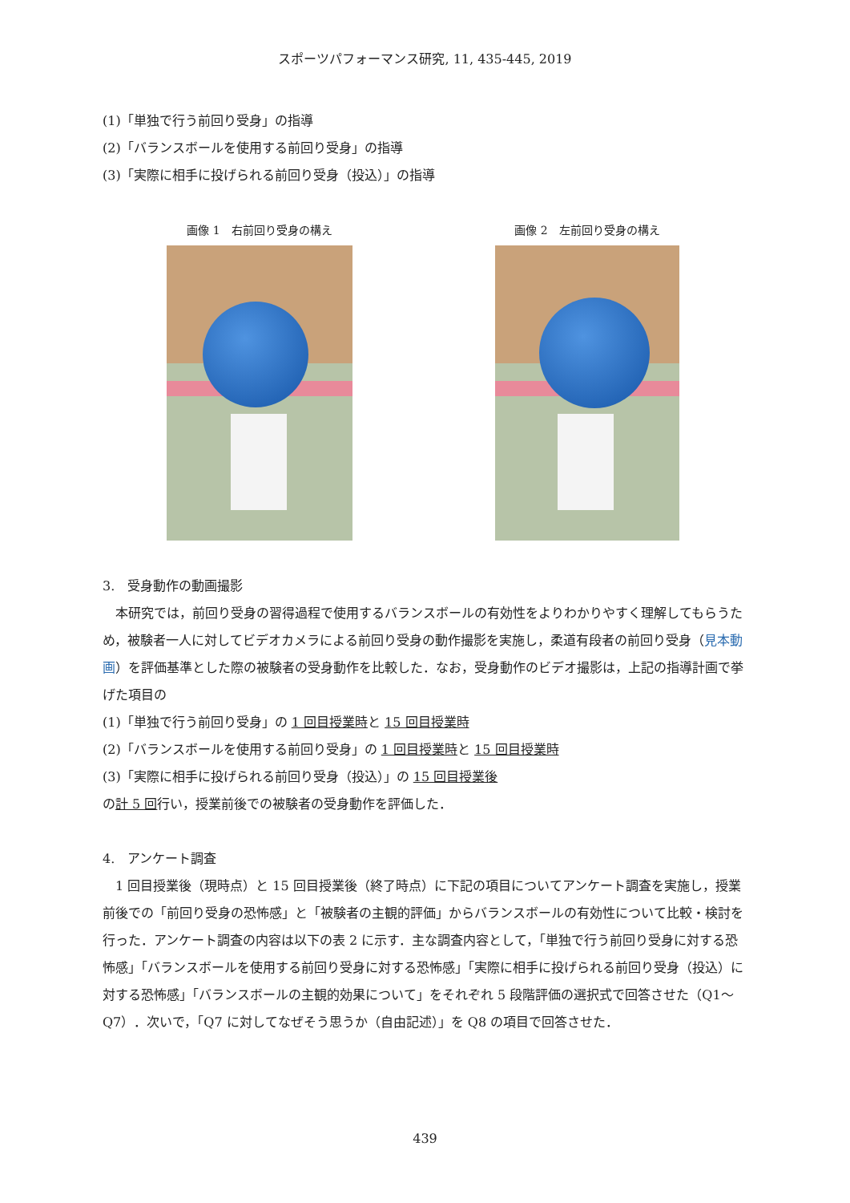スポーツパフォーマンス研究, 11, 435-445, 2019
(1)「単独で行う前回り受身」の指導
(2)「バランスボールを使用する前回り受身」の指導
(3)「実際に相手に投げられる前回り受身（投込）」の指導
画像 1　右前回り受身の構え 画像 2　左前回り受身の構え
3.　受身動作の動画撮影
　本研究では，前回り受身の習得過程で使用するバランスボールの有効性をよりわかりやすく理解してもらうため，被験者一人に対してビデオカメラによる前回り受身の動作撮影を実施し，柔道有段者の前回り受身（見本動画）を評価基準とした際の被験者の受身動作を比較した．なお，受身動作のビデオ撮影は，上記の指導計画で挙げた項目の
(1)「単独で行う前回り受身」の 1 回目授業時と 15 回目授業時
(2)「バランスボールを使用する前回り受身」の 1 回目授業時と 15 回目授業時
(3)「実際に相手に投げられる前回り受身（投込）」の 15 回目授業後
の計 5 回行い，授業前後での被験者の受身動作を評価した．
4.　アンケート調査
　1 回目授業後（現時点）と 15 回目授業後（終了時点）に下記の項目についてアンケート調査を実施し，授業前後での「前回り受身の恐怖感」と「被験者の主観的評価」からバランスボールの有効性について比較・検討を行った．アンケート調査の内容は以下の表 2 に示す．主な調査内容として，「単独で行う前回り受身に対する恐怖感」「バランスボールを使用する前回り受身に対する恐怖感」「実際に相手に投げられる前回り受身（投込）に対する恐怖感」「バランスボールの主観的効果について」をそれぞれ 5 段階評価の選択式で回答させた（Q1～Q7）．次いで，「Q7 に対してなぜそう思うか（自由記述）」を Q8 の項目で回答させた．
439